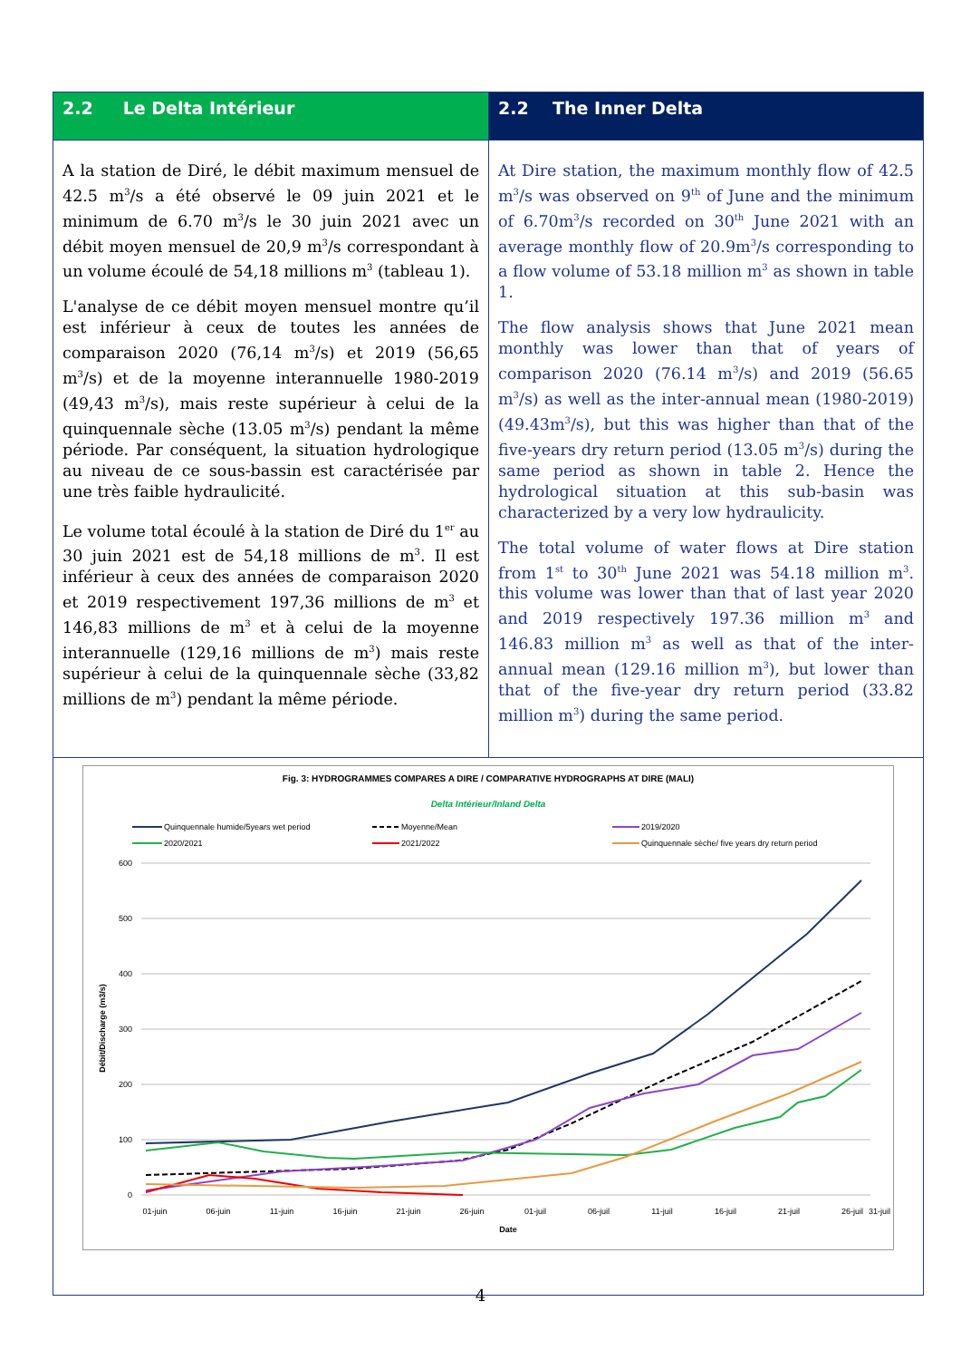| 2.2 Le Delta Intérieur | 2.2 The Inner Delta |
| A la station de Diré, le débit maximum mensuel de 42.5 m<sup>3</sup>/s a été observé le 09 juin 2021 et le minimum de 6.70 m<sup>3</sup>/s le 30 juin 2021 avec un débit moyen mensuel de 20,9 m<sup>3</sup>/s correspondant à un volume écoulé de 54,18 millions m<sup>3</sup> (tableau 1). L'analyse de ce débit moyen mensuel montre qu’il est inférieur à ceux de toutes les années de comparaison 2020 (76,14 m<sup>3</sup>/s) et 2019 (56,65 m<sup>3</sup>/s) et de la moyenne interannuelle 1980-2019 (49,43 m<sup>3</sup>/s), mais reste supérieur à celui de la quinquennale sèche (13.05 m<sup>3</sup>/s) pendant la même période. Par conséquent, la situation hydrologique au niveau de ce sous-bassin est caractérisée par une très faible hydraulicité. Le volume total écoulé à la station de Diré du 1<sup>er</sup> au 30 juin 2021 est de 54,18 millions de m<sup>3</sup>. Il est inférieur à ceux des années de comparaison 2020 et 2019 respectivement 197,36 millions de m<sup>3</sup> et 146,83 millions de m<sup>3</sup> et à celui de la moyenne interannuelle (129,16 millions de m<sup>3</sup>) mais reste supérieur à celui de la quinquennale sèche (33,82 millions de m<sup>3</sup>) pendant la même période. | At Dire station, the maximum monthly flow of 42.5 m<sup>3</sup>/s was observed on 9<sup>th</sup> of June and the minimum of 6.70m<sup>3</sup>/s recorded on 30<sup>th</sup> June 2021 with an average monthly flow of 20.9m<sup>3</sup>/s corresponding to a flow volume of 53.18 million m<sup>3</sup> as shown in table 1. The flow analysis shows that June 2021 mean monthly was lower than that of years of comparison 2020 (76.14 m<sup>3</sup>/s) and 2019 (56.65 m<sup>3</sup>/s) as well as the inter-annual mean (1980-2019) (49.43m<sup>3</sup>/s), but this was higher than that of the five-years dry return period (13.05 m<sup>3</sup>/s) during the same period as shown in table 2. Hence the hydrological situation at this sub-basin was characterized by a very low hydraulicity. The total volume of water flows at Dire station from 1<sup>st</sup> to 30<sup>th</sup> June 2021 was 54.18 million m<sup>3</sup>. this volume was lower than that of last year 2020 and 2019 respectively 197.36 million m<sup>3</sup> and 146.83 million m<sup>3</sup> as well as that of the inter-annual mean (129.16 million m<sup>3</sup>), but lower than that of the five-year dry return period (33.82 million m<sup>3</sup>) during the same period. |
| Fig. 3: HYDROGRAMMES COMPARES A DIRE / COMPARATIVE HYDROGRAPHS AT DIRE (MALI) Delta Intérieur/Inland Delta Quinquennale humide/5years wet period Moyenne/Mean 2019/2020 2020/2021 2021/2022 Quinquennale sèche/ five years dry return period 600 500 400 300 200 100 0 Débit/Discharge (m3/s) 01-juin 06-juin 11-juin 16-juin 21-juin 26-juin 01-juil 06-juil 11-juil 16-juil 21-juil 26-juil 31-juil Date | |
4